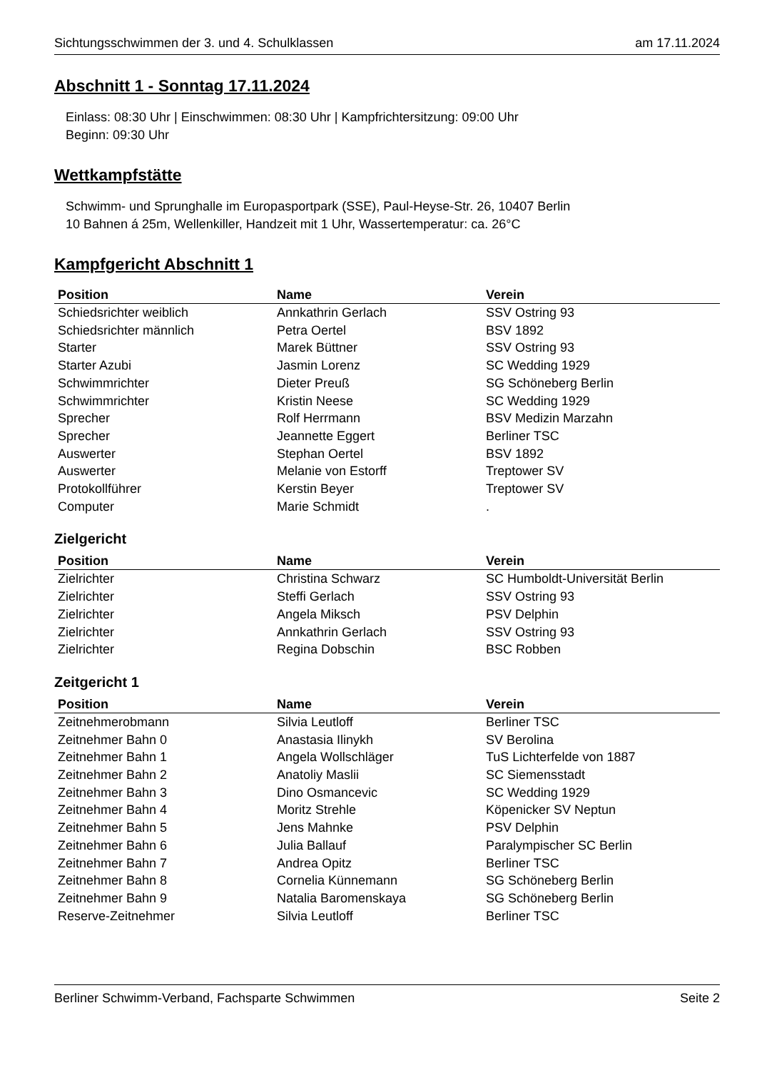Sichtungsschwimmen der 3. und 4. Schulklassen am 17.11.2024
Abschnitt 1 - Sonntag 17.11.2024
Einlass: 08:30 Uhr | Einschwimmen: 08:30 Uhr | Kampfrichtersitzung: 09:00 Uhr
Beginn: 09:30 Uhr
Wettkampfstätte
Schwimm- und Sprunghalle im Europasportpark (SSE), Paul-Heyse-Str. 26, 10407 Berlin
10 Bahnen á 25m, Wellenkiller, Handzeit mit 1 Uhr, Wassertemperatur: ca. 26°C
Kampfgericht Abschnitt 1
| Position | Name | Verein |
| --- | --- | --- |
| Schiedsrichter weiblich | Annkathrin Gerlach | SSV Ostring 93 |
| Schiedsrichter männlich | Petra Oertel | BSV 1892 |
| Starter | Marek Büttner | SSV Ostring 93 |
| Starter Azubi | Jasmin Lorenz | SC Wedding 1929 |
| Schwimmrichter | Dieter Preuß | SG Schöneberg Berlin |
| Schwimmrichter | Kristin Neese | SC Wedding 1929 |
| Sprecher | Rolf Herrmann | BSV Medizin Marzahn |
| Sprecher | Jeannette Eggert | Berliner TSC |
| Auswerter | Stephan Oertel | BSV 1892 |
| Auswerter | Melanie von Estorff | Treptower SV |
| Protokollführer | Kerstin Beyer | Treptower SV |
| Computer | Marie Schmidt | . |
Zielgericht
| Position | Name | Verein |
| --- | --- | --- |
| Zielrichter | Christina Schwarz | SC Humboldt-Universität Berlin |
| Zielrichter | Steffi Gerlach | SSV Ostring 93 |
| Zielrichter | Angela Miksch | PSV Delphin |
| Zielrichter | Annkathrin Gerlach | SSV Ostring 93 |
| Zielrichter | Regina Dobschin | BSC Robben |
Zeitgericht 1
| Position | Name | Verein |
| --- | --- | --- |
| Zeitnehmerobmann | Silvia Leutloff | Berliner TSC |
| Zeitnehmer Bahn 0 | Anastasia Ilinykh | SV Berolina |
| Zeitnehmer Bahn 1 | Angela Wollschläger | TuS Lichterfelde von 1887 |
| Zeitnehmer Bahn 2 | Anatoliy Maslii | SC Siemensstadt |
| Zeitnehmer Bahn 3 | Dino Osmancevic | SC Wedding 1929 |
| Zeitnehmer Bahn 4 | Moritz Strehle | Köpenicker SV Neptun |
| Zeitnehmer Bahn 5 | Jens Mahnke | PSV Delphin |
| Zeitnehmer Bahn 6 | Julia Ballauf | Paralympischer SC Berlin |
| Zeitnehmer Bahn 7 | Andrea Opitz | Berliner TSC |
| Zeitnehmer Bahn 8 | Cornelia Künnemann | SG Schöneberg Berlin |
| Zeitnehmer Bahn 9 | Natalia Baromenskaya | SG Schöneberg Berlin |
| Reserve-Zeitnehmer | Silvia Leutloff | Berliner TSC |
Berliner Schwimm-Verband, Fachsparte Schwimmen Seite 2